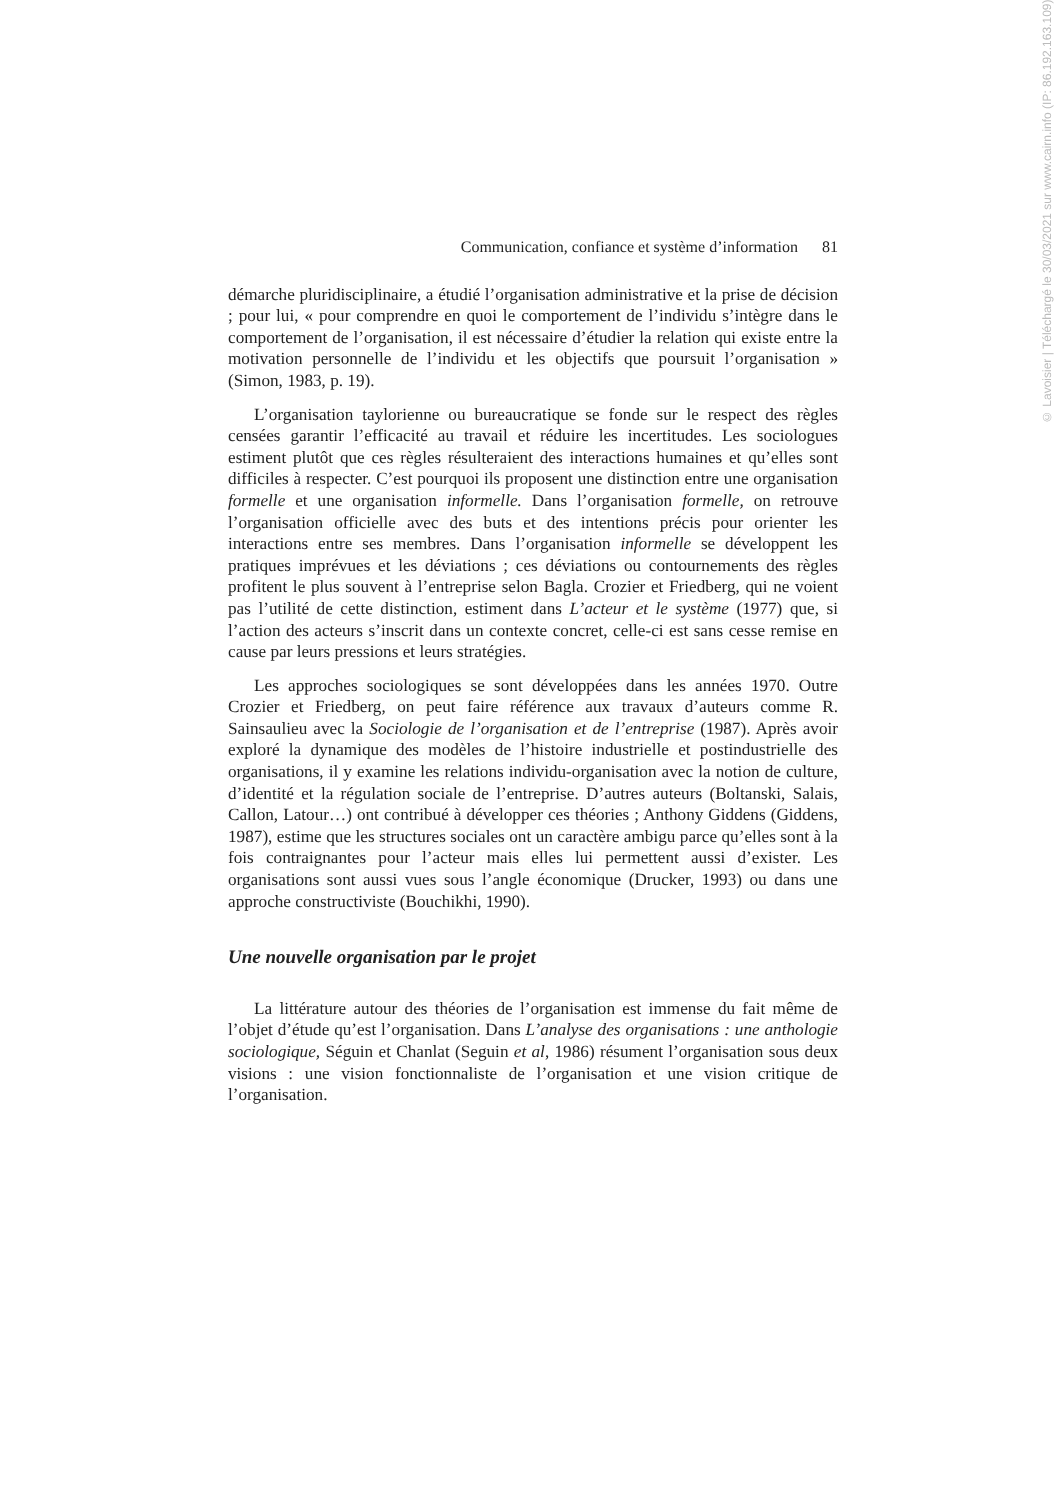Communication, confiance et système d’information 81
démarche pluridisciplinaire, a étudié l’organisation administrative et la prise de décision ; pour lui, « pour comprendre en quoi le comportement de l’individu s’intègre dans le comportement de l’organisation, il est nécessaire d’étudier la relation qui existe entre la motivation personnelle de l’individu et les objectifs que poursuit l’organisation » (Simon, 1983, p. 19).
L’organisation taylorienne ou bureaucratique se fonde sur le respect des règles censées garantir l’efficacité au travail et réduire les incertitudes. Les sociologues estiment plutôt que ces règles résulteraient des interactions humaines et qu’elles sont difficiles à respecter. C’est pourquoi ils proposent une distinction entre une organisation formelle et une organisation informelle. Dans l’organisation formelle, on retrouve l’organisation officielle avec des buts et des intentions précis pour orienter les interactions entre ses membres. Dans l’organisation informelle se développent les pratiques imprévues et les déviations ; ces déviations ou contournements des règles profitent le plus souvent à l’entreprise selon Bagla. Crozier et Friedberg, qui ne voient pas l’utilité de cette distinction, estiment dans L’acteur et le système (1977) que, si l’action des acteurs s’inscrit dans un contexte concret, celle-ci est sans cesse remise en cause par leurs pressions et leurs stratégies.
Les approches sociologiques se sont développées dans les années 1970. Outre Crozier et Friedberg, on peut faire référence aux travaux d’auteurs comme R. Sainsaulieu avec la Sociologie de l’organisation et de l’entreprise (1987). Après avoir exploré la dynamique des modèles de l’histoire industrielle et postindustrielle des organisations, il y examine les relations individu-organisation avec la notion de culture, d’identité et la régulation sociale de l’entreprise. D’autres auteurs (Boltanski, Salais, Callon, Latour…) ont contribué à développer ces théories ; Anthony Giddens (Giddens, 1987), estime que les structures sociales ont un caractère ambigu parce qu’elles sont à la fois contraignantes pour l’acteur mais elles lui permettent aussi d’exister. Les organisations sont aussi vues sous l’angle économique (Drucker, 1993) ou dans une approche constructiviste (Bouchikhi, 1990).
Une nouvelle organisation par le projet
La littérature autour des théories de l’organisation est immense du fait même de l’objet d’étude qu’est l’organisation. Dans L’analyse des organisations : une anthologie sociologique, Séguin et Chanlat (Seguin et al, 1986) résument l’organisation sous deux visions : une vision fonctionnaliste de l’organisation et une vision critique de l’organisation.
© Lavoisier | Téléchargé le 30/03/2021 sur www.cairn.info (IP: 86.192.163.109)